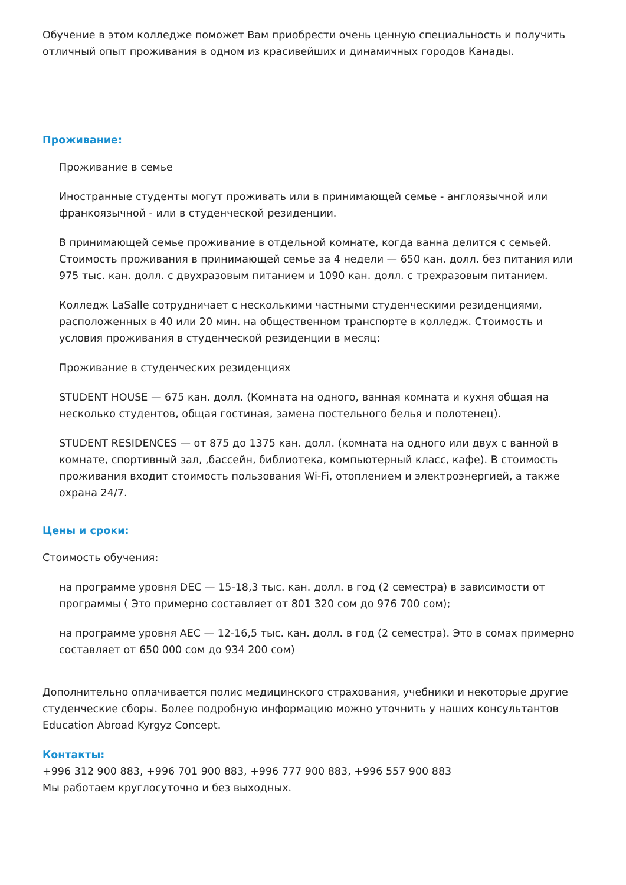Обучение в этом колледже поможет Вам приобрести очень ценную специальность и получить отличный опыт проживания в одном из красивейших и динамичных городов Канады.
Проживание:
Проживание в семье
Иностранные студенты могут проживать или в принимающей семье - англоязычной или франкоязычной - или в студенческой резиденции.
В принимающей семье проживание в отдельной комнате, когда ванна делится с семьей. Стоимость проживания в принимающей семье за 4 недели — 650 кан. долл. без питания или 975 тыс. кан. долл. с двухразовым питанием и 1090 кан. долл. с трехразовым питанием.
Колледж LaSalle сотрудничает с несколькими частными студенческими резиденциями, расположенных в 40 или 20 мин. на общественном транспорте в колледж. Стоимость и условия проживания в студенческой резиденции в месяц:
Проживание в студенческих резиденциях
STUDENT HOUSE — 675 кан. долл. (Комната на одного, ванная комната и кухня общая на несколько студентов, общая гостиная, замена постельного белья и полотенец).
STUDENT RESIDENCES — от 875 до 1375 кан. долл. (комната на одного или двух с ванной в комнате, спортивный зал, ,бассейн, библиотека, компьютерный класс, кафе). В стоимость проживания входит стоимость пользования Wi-Fi, отоплением и электроэнергией, а также охрана 24/7.
Цены и сроки:
Стоимость обучения:
на программе уровня DEC — 15-18,3 тыс. кан. долл. в год (2 семестра) в зависимости от программы ( Это примерно составляет от 801 320 сом до 976 700 сом);
на программе уровня AEC — 12-16,5 тыс. кан. долл. в год (2 семестра). Это в сомах примерно составляет от 650 000 сом до 934 200 сом)
Дополнительно оплачивается полис медицинского страхования, учебники и некоторые другие студенческие сборы. Более подробную информацию можно уточнить у наших консультантов Education Abroad Kyrgyz Concept.
Контакты:
+996 312 900 883, +996 701 900 883, +996 777 900 883, +996 557 900 883
Мы работаем круглосуточно и без выходных.